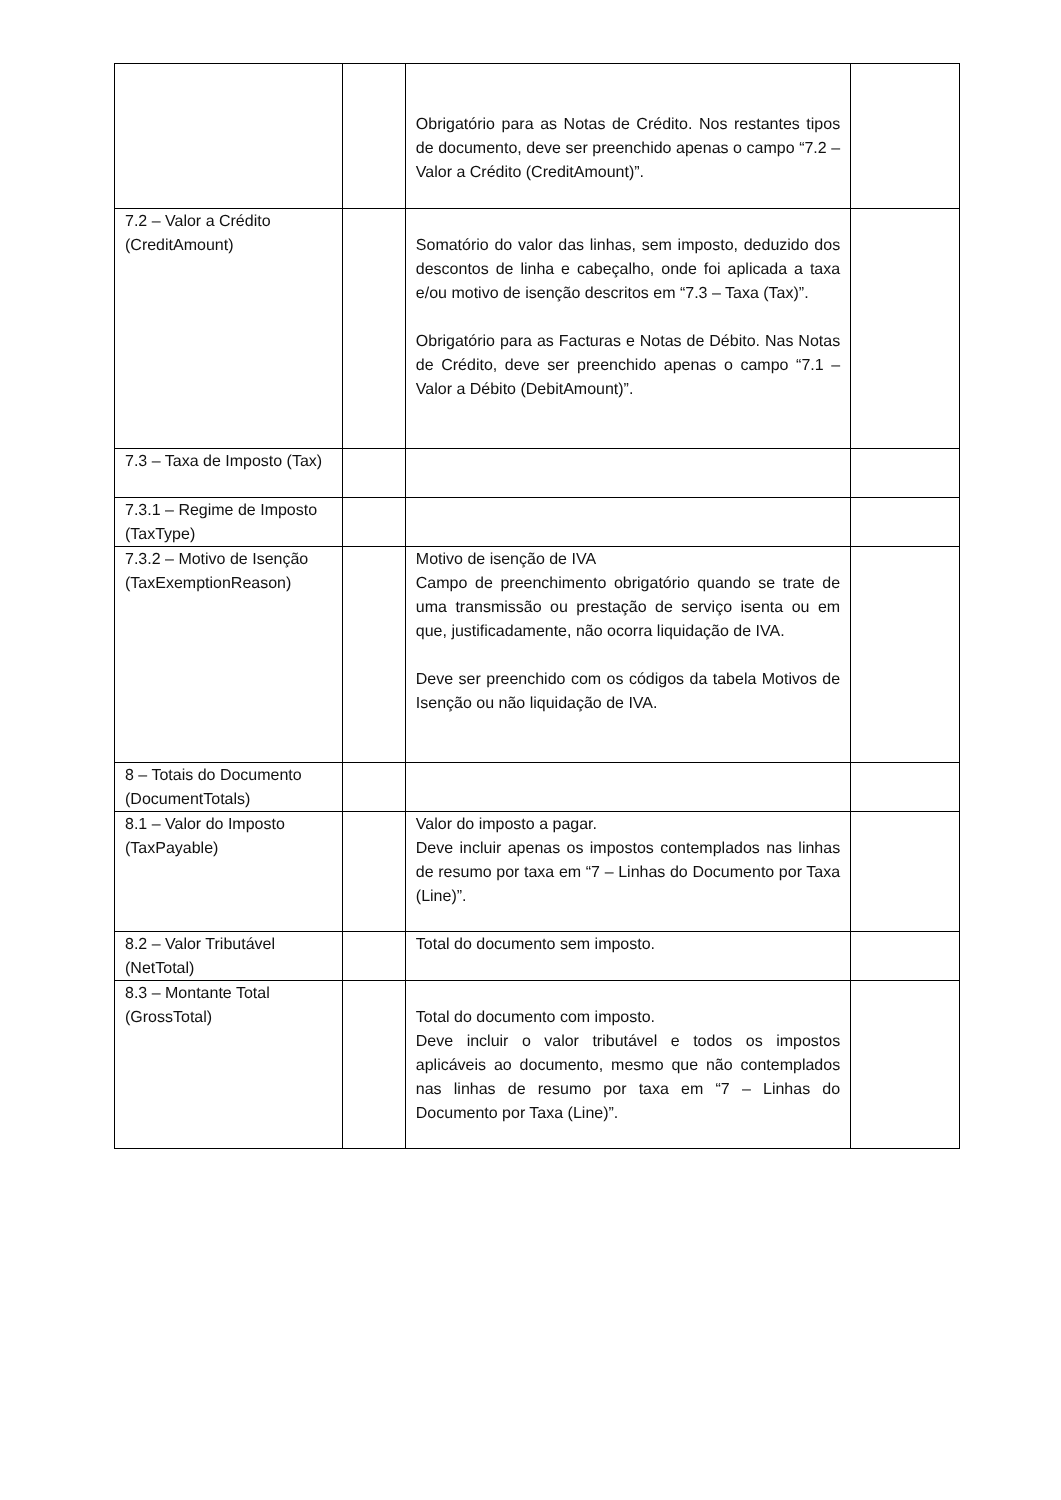| | | Obrigatório para as Notas de Crédito. Nos restantes tipos de documento, deve ser preenchido apenas o campo “7.2 – Valor a Crédito (CreditAmount)”. | |
| 7.2 – Valor a Crédito (CreditAmount) | | Somatório do valor das linhas, sem imposto, deduzido dos descontos de linha e cabeçalho, onde foi aplicada a taxa e/ou motivo de isenção descritos em “7.3 – Taxa (Tax)”. Obrigatório para as Facturas e Notas de Débito. Nas Notas de Crédito, deve ser preenchido apenas o campo “7.1 – Valor a Débito (DebitAmount)”. | |
| 7.3 – Taxa de Imposto (Tax) | | | |
| 7.3.1 – Regime de Imposto (TaxType) | | | |
| 7.3.2 – Motivo de Isenção (TaxExemptionReason) | | Motivo de isenção de IVA Campo de preenchimento obrigatório quando se trate de uma transmissão ou prestação de serviço isenta ou em que, justificadamente, não ocorra liquidação de IVA. Deve ser preenchido com os códigos da tabela Motivos de Isenção ou não liquidação de IVA. | |
| 8 – Totais do Documento (DocumentTotals) | | | |
| 8.1 – Valor do Imposto (TaxPayable) | | Valor do imposto a pagar. Deve incluir apenas os impostos contemplados nas linhas de resumo por taxa em “7 – Linhas do Documento por Taxa (Line)”. | |
| 8.2 – Valor Tributável (NetTotal) | | Total do documento sem imposto. | |
| 8.3 – Montante Total (GrossTotal) | | Total do documento com imposto. Deve incluir o valor tributável e todos os impostos aplicáveis ao documento, mesmo que não contemplados nas linhas de resumo por taxa em “7 – Linhas do Documento por Taxa (Line)”. | |